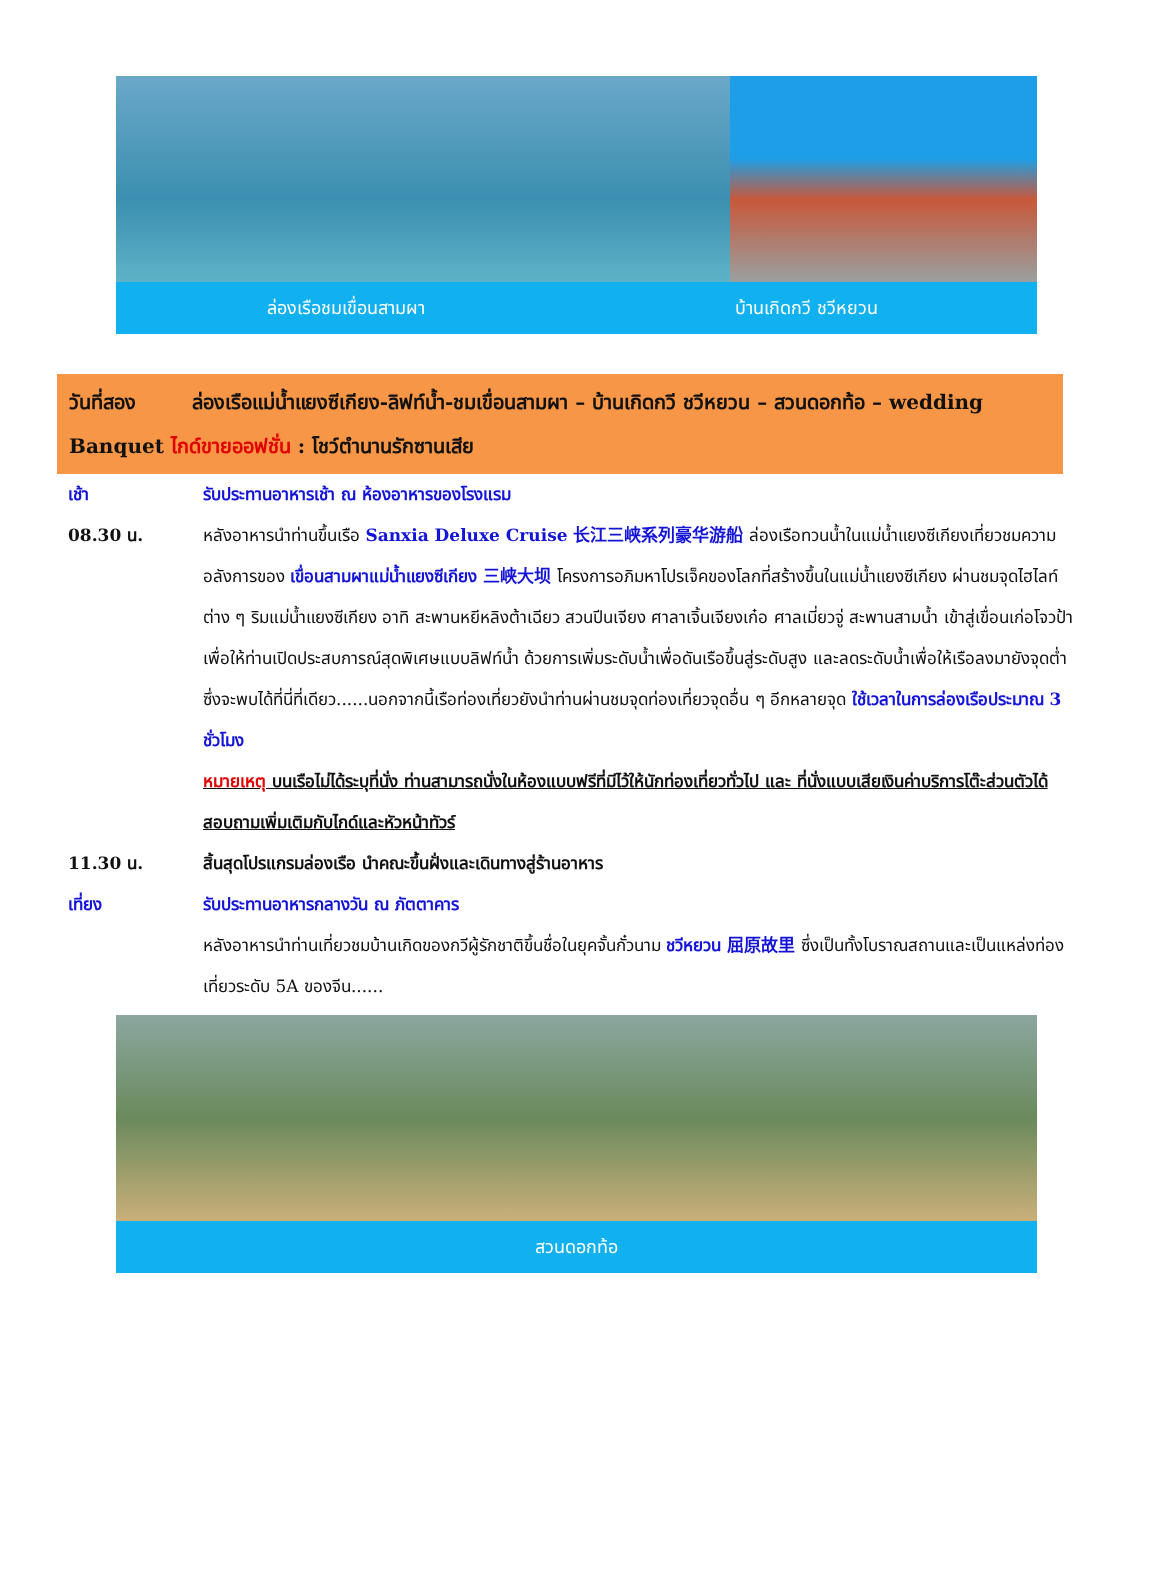ล่องเรือชมเขื่อนสามผา บ้านเกิดกวี ชวีหยวน
วันที่สอง ล่องเรือแม่น้ำแยงซีเกียง-ลิฟท์น้ำ-ชมเขื่อนสามผา – บ้านเกิดกวี ชวีหยวน – สวนดอกท้อ – wedding Banquet ไกด์ขายออฟชั่น : โชว์ตำนานรักซานเสีย
เช้า รับประทานอาหารเช้า ณ ห้องอาหารของโรงแรม
08.30 น. หลังอาหารนำท่านขึ้นเรือ Sanxia Deluxe Cruise 长江三峡系列豪华游船 ล่องเรือทวนน้ำในแม่น้ำแยงซีเกียงเที่ยวชมความอลังการของ เขื่อนสามผาแม่น้ำแยงซีเกียง 三峡大坝 โครงการอภิมหาโปรเจ็คของโลกที่สร้างขึ้นในแม่น้ำแยงซีเกียง ผ่านชมจุดไฮไลท์ ต่าง ๆ ริมแม่น้ำแยงซีเกียง อาทิ สะพานหยีหลิงต้าเฉียว สวนปีนเจียง ศาลาเจิ้นเจียงเก๋อ ศาลเมี่ยวจู่ สะพานสามน้ำ เข้าสู่เขื่อนเก่อโจวป้า เพื่อให้ท่านเปิดประสบการณ์สุดพิเศษแบบลิฟท์น้ำ ด้วยการเพิ่มระดับน้ำเพื่อดันเรือขึ้นสู่ระดับสูง และลดระดับน้ำเพื่อให้เรือลงมายังจุดต่ำ ซึ่งจะพบได้ที่นี่ที่เดียว......นอกจากนี้เรือท่องเที่ยวยังนำท่านผ่านชมจุดท่องเที่ยวจุดอื่น ๆ อีกหลายจุด ใช้เวลาในการล่องเรือประมาณ 3 ชั่วโมง
หมายเหตุ บนเรือไม่ได้ระบุที่นั่ง ท่านสามารถนั่งในห้องแบบฟรีที่มีไว้ให้นักท่องเที่ยวทั่วไป และ ที่นั่งแบบเสียเงินค่าบริการโต๊ะส่วนตัวได้ สอบถามเพิ่มเติมกับไกด์และหัวหน้าทัวร์
11.30 น. สิ้นสุดโปรแกรมล่องเรือ นำคณะขึ้นฝั่งและเดินทางสู่ร้านอาหาร
เที่ยง รับประทานอาหารกลางวัน ณ ภัตตาคาร
หลังอาหารนำท่านเที่ยวชมบ้านเกิดของกวีผู้รักชาติขึ้นชื่อในยุคจั้นกั๋วนาม ชวีหยวน 屈原故里 ซึ่งเป็นทั้งโบราณสถานและเป็นแหล่งท่องเที่ยวระดับ 5A ของจีน......
สวนดอกท้อ